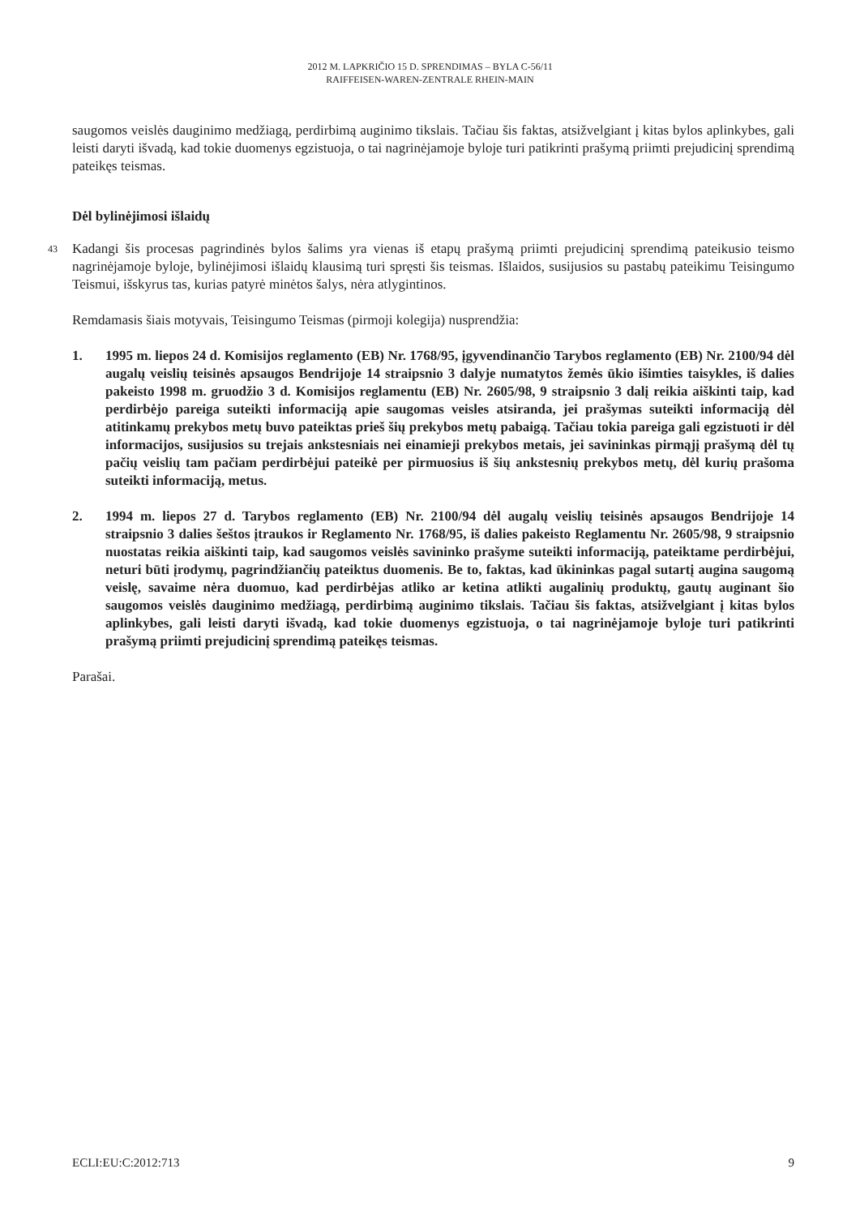2012 M. LAPKRIČIO 15 D. SPRENDIMAS – BYLA C-56/11
RAIFFEISEN-WAREN-ZENTRALE RHEIN-MAIN
saugomos veislės dauginimo medžiagą, perdirbimą auginimo tikslais. Tačiau šis faktas, atsižvelgiant į kitas bylos aplinkybes, gali leisti daryti išvadą, kad tokie duomenys egzistuoja, o tai nagrinėjamoje byloje turi patikrinti prašymą priimti prejudicinį sprendimą pateikęs teismas.
Dėl bylinėjimosi išlaidų
43 Kadangi šis procesas pagrindinės bylos šalims yra vienas iš etapų prašymą priimti prejudicinį sprendimą pateikusio teismo nagrinėjamoje byloje, bylinėjimosi išlaidų klausimą turi spręsti šis teismas. Išlaidos, susijusios su pastabų pateikimu Teisingumo Teismui, išskyrus tas, kurias patyrė minėtos šalys, nėra atlygintinos.
Remdamasis šiais motyvais, Teisingumo Teismas (pirmoji kolegija) nusprendžia:
1. 1995 m. liepos 24 d. Komisijos reglamento (EB) Nr. 1768/95, įgyvendinančio Tarybos reglamento (EB) Nr. 2100/94 dėl augalų veislių teisinės apsaugos Bendrijoje 14 straipsnio 3 dalyje numatytos žemės ūkio išimties taisykles, iš dalies pakeisto 1998 m. gruodžio 3 d. Komisijos reglamentu (EB) Nr. 2605/98, 9 straipsnio 3 dalį reikia aiškinti taip, kad perdirbėjo pareiga suteikti informaciją apie saugomas veisles atsiranda, jei prašymas suteikti informaciją dėl atitinkamų prekybos metų buvo pateiktas prieš šių prekybos metų pabaigą. Tačiau tokia pareiga gali egzistuoti ir dėl informacijos, susijusios su trejais ankstesniais nei einamieji prekybos metais, jei savininkas pirmąjį prašymą dėl tų pačių veislių tam pačiam perdirbėjui pateikė per pirmuosius iš šių ankstesnių prekybos metų, dėl kurių prašoma suteikti informaciją, metus.
2. 1994 m. liepos 27 d. Tarybos reglamento (EB) Nr. 2100/94 dėl augalų veislių teisinės apsaugos Bendrijoje 14 straipsnio 3 dalies šeštos įtraukos ir Reglamento Nr. 1768/95, iš dalies pakeisto Reglamentu Nr. 2605/98, 9 straipsnio nuostatas reikia aiškinti taip, kad saugomos veislės savininko prašyme suteikti informaciją, pateiktame perdirbėjui, neturi būti įrodymų, pagrindžiančių pateiktus duomenis. Be to, faktas, kad ūkininkas pagal sutartį augina saugomą veislę, savaime nėra duomuo, kad perdirbėjas atliko ar ketina atlikti augalinių produktų, gautų auginant šio saugomos veislės dauginimo medžiagą, perdirbimą auginimo tikslais. Tačiau šis faktas, atsižvelgiant į kitas bylos aplinkybes, gali leisti daryti išvadą, kad tokie duomenys egzistuoja, o tai nagrinėjamoje byloje turi patikrinti prašymą priimti prejudicinį sprendimą pateikęs teismas.
Parašai.
ECLI:EU:C:2012:713 9